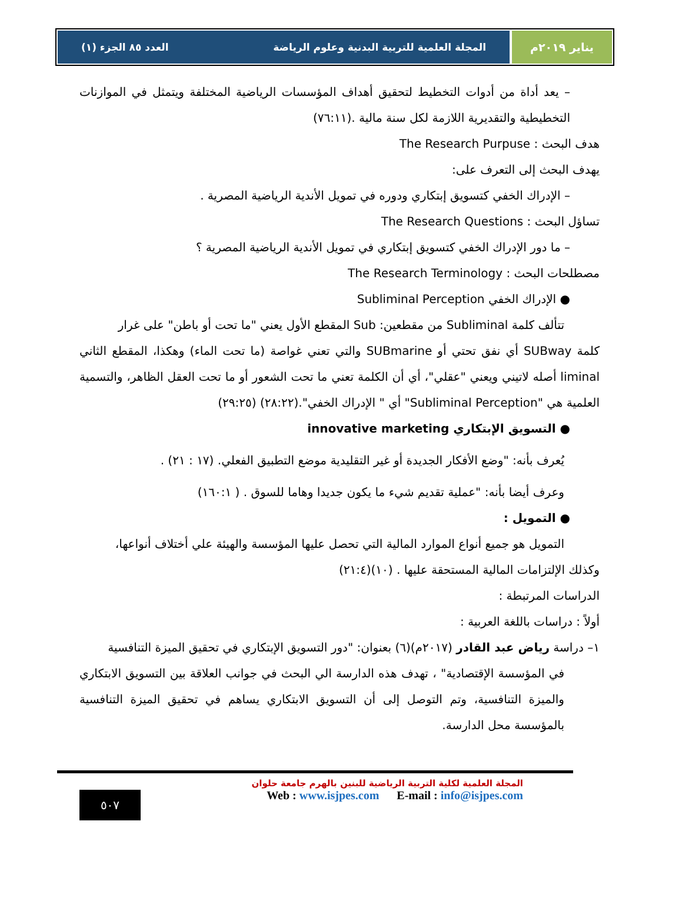يناير ٢٠١٩م المجلة العلمية للتربية البدنية وعلوم الرياضة العدد ٨٥ الجزء (١)
– يعد أداة من أدوات التخطيط لتحقيق أهداف المؤسسات الرياضية المختلفة ويتمثل في الموازنات التخطيطية والتقديرية اللازمة لكل سنة مالية .(٧٦:١١)
هدف البحث : The Research Purpuse
يهدف البحث إلى التعرف على:
– الإدراك الخفي كتسويق إبتكاري ودوره في تمويل الأندية الرياضية المصرية .
تساؤل البحث : The Research Questions
– ما دور الإدراك الخفي كتسويق إبتكاري في تمويل الأندية الرياضية المصرية ؟
مصطلحات البحث : The Research Terminology
● الإدراك الخفي Subliminal Perception
تتألف كلمة Subliminal من مقطعين: Sub المقطع الأول يعني "ما تحت أو باطن" على غرار
كلمة SUBway أي نفق تحتي أو SUBmarine والتي تعني غواصة (ما تحت الماء) وهكذا، المقطع الثاني liminal أصله لاتيني ويعني "عقلي"، أي أن الكلمة تعني ما تحت الشعور أو ما تحت العقل الظاهر، والتسمية العلمية هي "Subliminal Perception" أي " الإدراك الخفي".(٢٨:٢٢) (٢٩:٢٥)
● التسويق الإبتكاري innovative marketing
يُعرف بأنه: "وضع الأفكار الجديدة أو غير التقليدية موضع التطبيق الفعلي. (١٧ : ٢١) .
وعرف أيضا بأنه: "عملية تقديم شيء ما يكون جديدا وهاما للسوق . ( ١٦٠:١)
● التمويل :
التمويل هو جميع أنواع الموارد المالية التي تحصل عليها المؤسسة والهيئة علي أختلاف أنواعها،
وكذلك الإلتزامات المالية المستحقة عليها . (١٠)(٢١:٤)
الدراسات المرتبطة :
أولاً : دراسات باللغة العربية :
١– دراسة رياض عبد القادر (٢٠١٧م)(٦) بعنوان: "دور التسويق الإبتكاري في تحقيق الميزة التنافسية
في المؤسسة الإقتصادية" ، تهدف هذه الدارسة الي البحث في جوانب العلاقة بين التسويق الابتكاري والميزة التنافسية، وتم التوصل إلى أن التسويق الابتكاري يساهم في تحقيق الميزة التنافسية بالمؤسسة محل الدارسة.
٥٠٧
المجلة العلمية لكلية التربية الرياضية للبنين بالهرم جامعة حلوان
Web : www.isjpes.com E-mail : info@isjpes.com